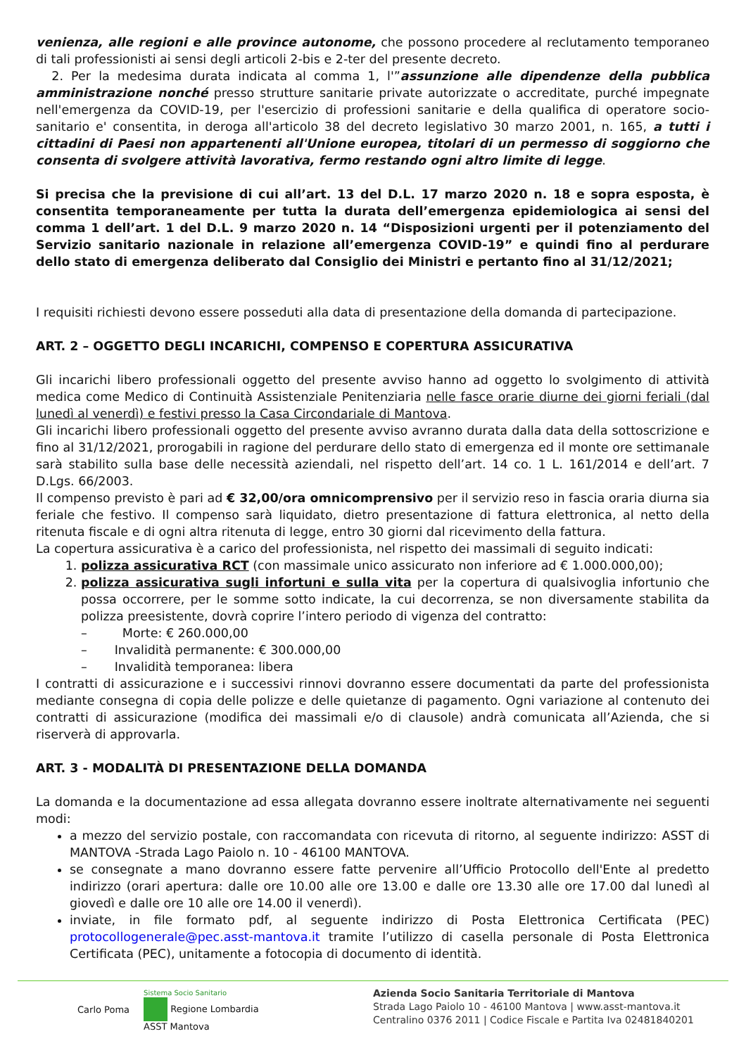venienza, alle regioni e alle province autonome, che possono procedere al reclutamento temporaneo di tali professionisti ai sensi degli articoli 2-bis e 2-ter del presente decreto.
2. Per la medesima durata indicata al comma 1, l'”assunzione alle dipendenze della pubblica amministrazione nonché presso strutture sanitarie private autorizzate o accreditate, purché impegnate nell'emergenza da COVID-19, per l'esercizio di professioni sanitarie e della qualifica di operatore socio-sanitario e' consentita, in deroga all'articolo 38 del decreto legislativo 30 marzo 2001, n. 165, a tutti i cittadini di Paesi non appartenenti all'Unione europea, titolari di un permesso di soggiorno che consenta di svolgere attività lavorativa, fermo restando ogni altro limite di legge.
Si precisa che la previsione di cui all’art. 13 del D.L. 17 marzo 2020 n. 18 e sopra esposta, è consentita temporaneamente per tutta la durata dell’emergenza epidemiologica ai sensi del comma 1 dell’art. 1 del D.L. 9 marzo 2020 n. 14 “Disposizioni urgenti per il potenziamento del Servizio sanitario nazionale in relazione all’emergenza COVID-19” e quindi fino al perdurare dello stato di emergenza deliberato dal Consiglio dei Ministri e pertanto fino al 31/12/2021;
I requisiti richiesti devono essere posseduti alla data di presentazione della domanda di partecipazione.
ART. 2 – OGGETTO DEGLI INCARICHI, COMPENSO E COPERTURA ASSICURATIVA
Gli incarichi libero professionali oggetto del presente avviso hanno ad oggetto lo svolgimento di attività medica come Medico di Continuità Assistenziale Penitenziaria nelle fasce orarie diurne dei giorni feriali (dal lunedì al venerdì) e festivi presso la Casa Circondariale di Mantova.
Gli incarichi libero professionali oggetto del presente avviso avranno durata dalla data della sottoscrizione e fino al 31/12/2021, prorogabili in ragione del perdurare dello stato di emergenza ed il monte ore settimanale sarà stabilito sulla base delle necessità aziendali, nel rispetto dell’art. 14 co. 1 L. 161/2014 e dell’art. 7 D.Lgs. 66/2003.
Il compenso previsto è pari ad € 32,00/ora omnicomprensivo per il servizio reso in fascia oraria diurna sia feriale che festivo. Il compenso sarà liquidato, dietro presentazione di fattura elettronica, al netto della ritenuta fiscale e di ogni altra ritenuta di legge, entro 30 giorni dal ricevimento della fattura.
La copertura assicurativa è a carico del professionista, nel rispetto dei massimali di seguito indicati:
1. polizza assicurativa RCT (con massimale unico assicurato non inferiore ad € 1.000.000,00);
2. polizza assicurativa sugli infortuni e sulla vita per la copertura di qualsivoglia infortunio che possa occorrere, per le somme sotto indicate, la cui decorrenza, se non diversamente stabilita da polizza preesistente, dovrà coprire l’intero periodo di vigenza del contratto:
– Morte: € 260.000,00
– Invalidità permanente: € 300.000,00
– Invalidità temporanea: libera
I contratti di assicurazione e i successivi rinnovi dovranno essere documentati da parte del professionista mediante consegna di copia delle polizze e delle quietanze di pagamento. Ogni variazione al contenuto dei contratti di assicurazione (modifica dei massimali e/o di clausole) andrà comunicata all’Azienda, che si riserverà di approvarla.
ART. 3 - MODALITÀ DI PRESENTAZIONE DELLA DOMANDA
La domanda e la documentazione ad essa allegata dovranno essere inoltrate alternativamente nei seguenti modi:
a mezzo del servizio postale, con raccomandata con ricevuta di ritorno, al seguente indirizzo: ASST di MANTOVA -Strada Lago Paiolo n. 10 - 46100 MANTOVA.
se consegnate a mano dovranno essere fatte pervenire all’Ufficio Protocollo dell'Ente al predetto indirizzo (orari apertura: dalle ore 10.00 alle ore 13.00 e dalle ore 13.30 alle ore 17.00 dal lunedì al giovedì e dalle ore 10 alle ore 14.00 il venerdì).
inviate, in file formato pdf, al seguente indirizzo di Posta Elettronica Certificata (PEC) protocollogenerale@pec.asst-mantova.it tramite l’utilizzo di casella personale di Posta Elettronica Certificata (PEC), unitamente a fotocopia di documento di identità.
Carlo Poma Sistema Socio Sanitario
Regione Lombardia
ASST Mantova
Azienda Socio Sanitaria Territoriale di Mantova
Strada Lago Paiolo 10 - 46100 Mantova | www.asst-mantova.it
Centralino 0376 2011 | Codice Fiscale e Partita Iva 02481840201